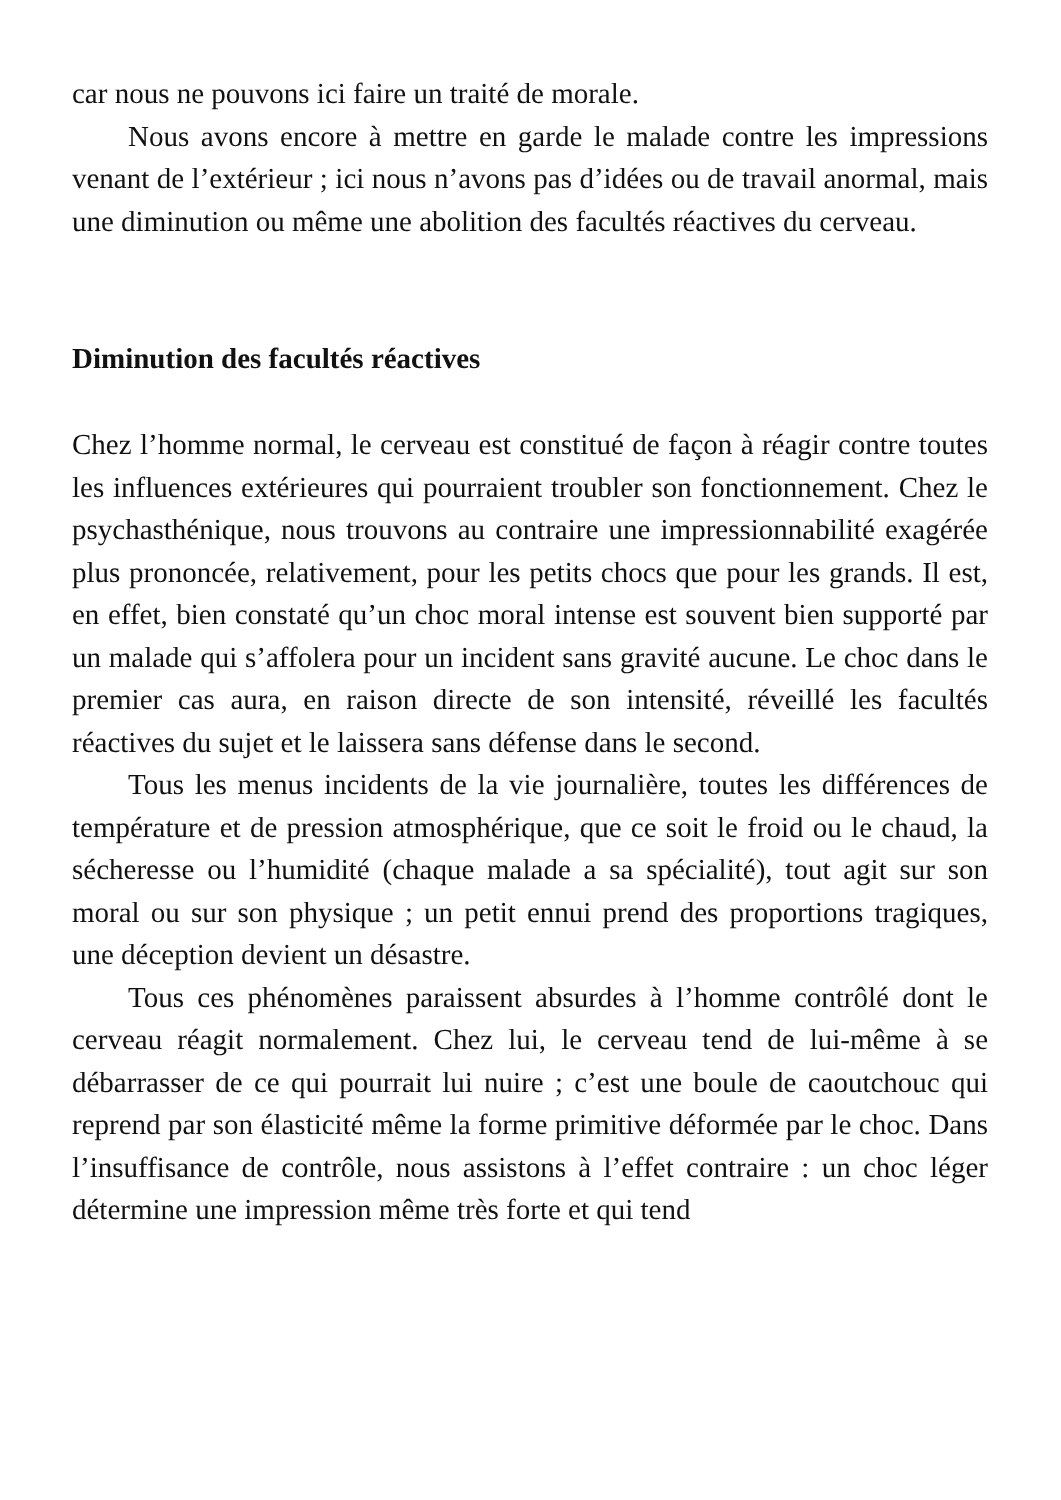car nous ne pouvons ici faire un traité de morale.
Nous avons encore à mettre en garde le malade contre les impressions venant de l’extérieur ; ici nous n’avons pas d’idées ou de travail anormal, mais une diminution ou même une abolition des facultés réactives du cerveau.
Diminution des facultés réactives
Chez l’homme normal, le cerveau est constitué de façon à réagir contre toutes les influences extérieures qui pourraient troubler son fonctionnement. Chez le psychasthénique, nous trouvons au contraire une impressionnabilité exagérée plus prononcée, relativement, pour les petits chocs que pour les grands. Il est, en effet, bien constaté qu’un choc moral intense est souvent bien supporté par un malade qui s’affolera pour un incident sans gravité aucune. Le choc dans le premier cas aura, en raison directe de son intensité, réveillé les facultés réactives du sujet et le laissera sans défense dans le second.
Tous les menus incidents de la vie journalière, toutes les différences de température et de pression atmosphérique, que ce soit le froid ou le chaud, la sécheresse ou l’humidité (chaque malade a sa spécialité), tout agit sur son moral ou sur son physique ; un petit ennui prend des proportions tragiques, une déception devient un désastre.
Tous ces phénomènes paraissent absurdes à l’homme contrôlé dont le cerveau réagit normalement. Chez lui, le cerveau tend de lui-même à se débarrasser de ce qui pourrait lui nuire ; c’est une boule de caoutchouc qui reprend par son élasticité même la forme primitive déformée par le choc. Dans l’insuffisance de contrôle, nous assistons à l’effet contraire : un choc léger détermine une impression même très forte et qui tend